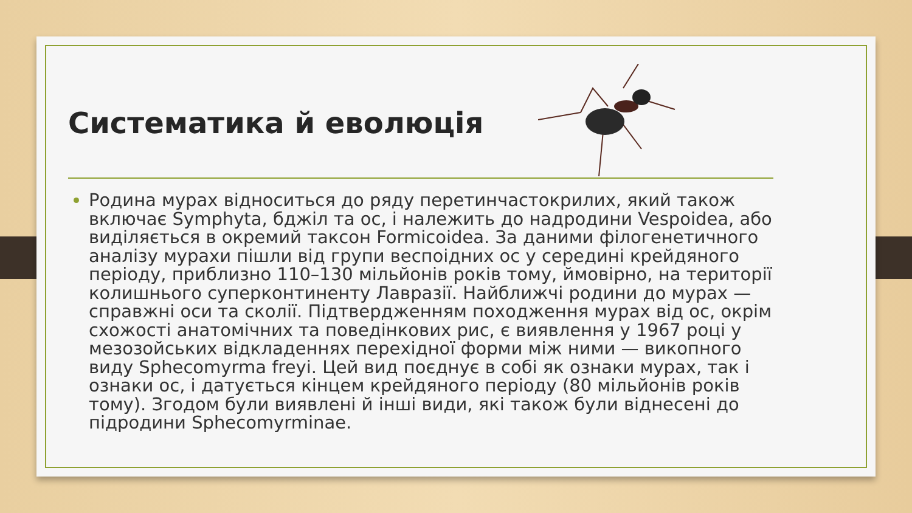Систематика й еволюція
Родина мурах відноситься до ряду перетинчастокрилих, який також включає Symphyta, бджіл та ос, і належить до надродини Vespoidea, або виділяється в окремий таксон Formicoidea. За даними філогенетичного аналізу мурахи пішли від групи веспоідних ос у середині крейдяного періоду, приблизно 110–130 мільйонів років тому, ймовірно, на території колишнього суперконтиненту Лавразії. Найближчі родини до мурах — справжні оси та сколії. Підтвердженням походження мурах від ос, окрім схожості анатомічних та поведінкових рис, є виявлення у 1967 році у мезозойських відкладеннях перехідної форми між ними — викопного виду Sphecomyrma freyi. Цей вид поєднує в собі як ознаки мурах, так і ознаки ос, і датується кінцем крейдяного періоду (80 мільйонів років тому). Згодом були виявлені й інші види, які також були віднесені до підродини Sphecomyrminae.